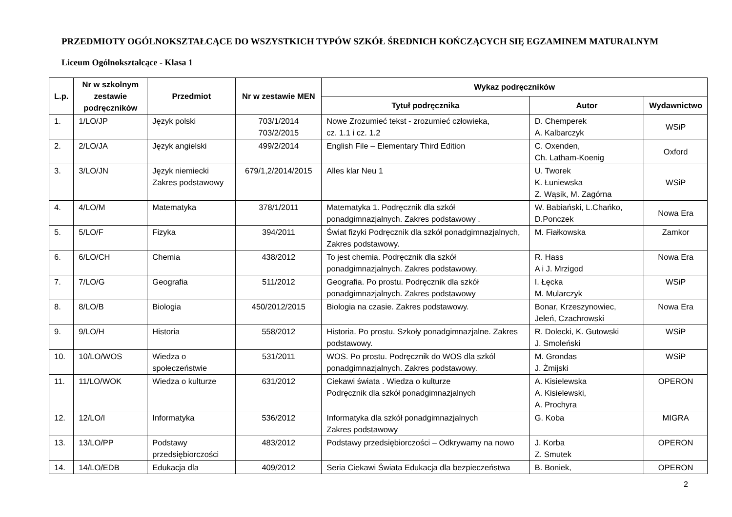PRZEDMIOTY OGÓLNOKSZTAŁCĄCE DO WSZYSTKICH TYPÓW SZKÓŁ ŚREDNICH KOŃCZĄCYCH SIĘ EGZAMINEM MATURALNYM
Liceum Ogólnokształcące - Klasa 1
| L.p. | Nr w szkolnym zestawie podręczników | Przedmiot | Nr w zestawie MEN | Wykaz podręczników | | |
| --- | --- | --- | --- | --- | --- | --- |
| | | | | Tytuł podręcznika | Autor | Wydawnictwo |
| 1. | 1/LO/JP | Język polski | 703/1/2014 703/2/2015 | Nowe Zrozumieć tekst - zrozumieć człowieka, cz. 1.1 i cz. 1.2 | D. Chemperek A. Kalbarczyk | WSiP |
| 2. | 2/LO/JA | Język angielski | 499/2/2014 | English File – Elementary Third Edition | C. Oxenden, Ch. Latham-Koenig | Oxford |
| 3. | 3/LO/JN | Język niemiecki Zakres podstawowy | 679/1,2/2014/2015 | Alles klar Neu 1 | U. Tworek K. Łuniewska Z. Wąsik, M. Zagórna | WSiP |
| 4. | 4/LO/M | Matematyka | 378/1/2011 | Matematyka 1. Podręcznik dla szkół ponadgimnazjalnych. Zakres podstawowy . | W. Babiański, L.Chańko, D.Ponczek | Nowa Era |
| 5. | 5/LO/F | Fizyka | 394/2011 | Świat fizyki Podręcznik dla szkół ponadgimnazjalnych, Zakres podstawowy. | M. Fiałkowska | Zamkor |
| 6. | 6/LO/CH | Chemia | 438/2012 | To jest chemia. Podręcznik dla szkół ponadgimnazjalnych. Zakres podstawowy. | R. Hass A i J. Mrzigod | Nowa Era |
| 7. | 7/LO/G | Geografia | 511/2012 | Geografia. Po prostu. Podręcznik dla szkół ponadgimnazjalnych. Zakres podstawowy | I. Łęcka M. Mularczyk | WSiP |
| 8. | 8/LO/B | Biologia | 450/2012/2015 | Biologia na czasie. Zakres podstawowy. | Bonar, Krzeszynowiec, Jeleń, Czachrowski | Nowa Era |
| 9. | 9/LO/H | Historia | 558/2012 | Historia. Po prostu. Szkoły ponadgimnazjalne. Zakres podstawowy. | R. Dolecki, K. Gutowski J. Smoleński | WSiP |
| 10. | 10/LO/WOS | Wiedza o społeczeństwie | 531/2011 | WOS. Po prostu. Podręcznik do WOS dla szkól ponadgimnazjalnych. Zakres podstawowy. | M. Grondas J. Żmijski | WSiP |
| 11. | 11/LO/WOK | Wiedza o kulturze | 631/2012 | Ciekawi świata . Wiedza o kulturze Podręcznik dla szkół ponadgimnazjalnych | A. Kisielewska A. Kisielewski, A. Prochyra | OPERON |
| 12. | 12/LO/I | Informatyka | 536/2012 | Informatyka dla szkół ponadgimnazjalnych Zakres podstawowy | G. Koba | MIGRA |
| 13. | 13/LO/PP | Podstawy przedsiębiorczości | 483/2012 | Podstawy przedsiębiorczości – Odkrywamy na nowo | J. Korba Z. Smutek | OPERON |
| 14. | 14/LO/EDB | Edukacja dla | 409/2012 | Seria Ciekawi Świata Edukacja dla bezpieczeństwa | B. Boniek, | OPERON |
2